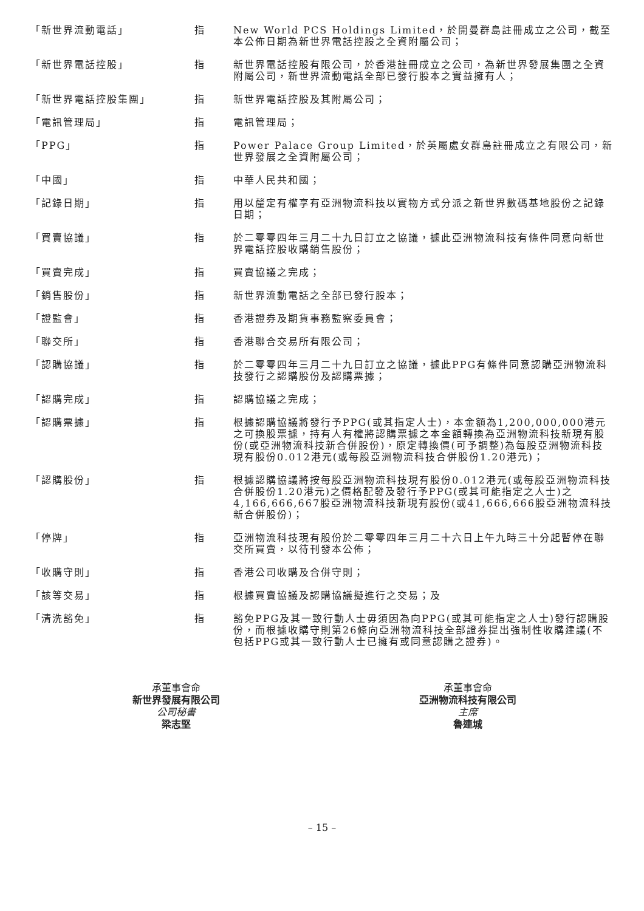| 「新世界流動電話」 | 指 | New World PCS Holdings Limited，於開曼群島註冊成立之公司，截至本公佈日期為新世界電話控股之全資附屬公司； |
| 「新世界電話控股」 | 指 | 新世界電話控股有限公司，於香港註冊成立之公司，為新世界發展集團之全資附屬公司，新世界流動電話全部已發行股本之實益擁有人； |
| 「新世界電話控股集團」 | 指 | 新世界電話控股及其附屬公司； |
| 「電訊管理局」 | 指 | 電訊管理局； |
| 「PPG」 | 指 | Power Palace Group Limited，於英屬處女群島註冊成立之有限公司，新世界發展之全資附屬公司； |
| 「中國」 | 指 | 中華人民共和國； |
| 「記錄日期」 | 指 | 用以釐定有權享有亞洲物流科技以實物方式分派之新世界數碼基地股份之記錄日期； |
| 「買賣協議」 | 指 | 於二零零四年三月二十九日訂立之協議，據此亞洲物流科技有條件同意向新世界電話控股收購銷售股份； |
| 「買賣完成」 | 指 | 買賣協議之完成； |
| 「銷售股份」 | 指 | 新世界流動電話之全部已發行股本； |
| 「證監會」 | 指 | 香港證券及期貨事務監察委員會； |
| 「聯交所」 | 指 | 香港聯合交易所有限公司； |
| 「認購協議」 | 指 | 於二零零四年三月二十九日訂立之協議，據此PPG有條件同意認購亞洲物流科技發行之認購股份及認購票據； |
| 「認購完成」 | 指 | 認購協議之完成； |
| 「認購票據」 | 指 | 根據認購協議將發行予PPG(或其指定人士)，本金額為1,200,000,000港元之可換股票據，持有人有權將認購票據之本金額轉換為亞洲物流科技新現有股份(或亞洲物流科技新合併股份)，原定轉換價(可予調整)為每股亞洲物流科技現有股份0.012港元(或每股亞洲物流科技合併股份1.20港元)； |
| 「認購股份」 | 指 | 根據認購協議將按每股亞洲物流科技現有股份0.012港元(或每股亞洲物流科技合併股份1.20港元)之價格配發及發行予PPG(或其可能指定之人士)之4,166,666,667股亞洲物流科技新現有股份(或41,666,666股亞洲物流科技新合併股份)； |
| 「停牌」 | 指 | 亞洲物流科技現有股份於二零零四年三月二十六日上午九時三十分起暫停在聯交所買賣，以待刊發本公佈； |
| 「收購守則」 | 指 | 香港公司收購及合併守則； |
| 「該等交易」 | 指 | 根據買賣協議及認購協議擬進行之交易；及 |
| 「清洗豁免」 | 指 | 豁免PPG及其一致行動人士毋須因為向PPG(或其可能指定之人士)發行認購股份，而根據收購守則第26條向亞洲物流科技全部證券提出強制性收購建議(不包括PPG或其一致行動人士已擁有或同意認購之證券)。 |
承董事會命
新世界發展有限公司
公司秘書
梁志堅
承董事會命
亞洲物流科技有限公司
主席
魯連城
– 15 –